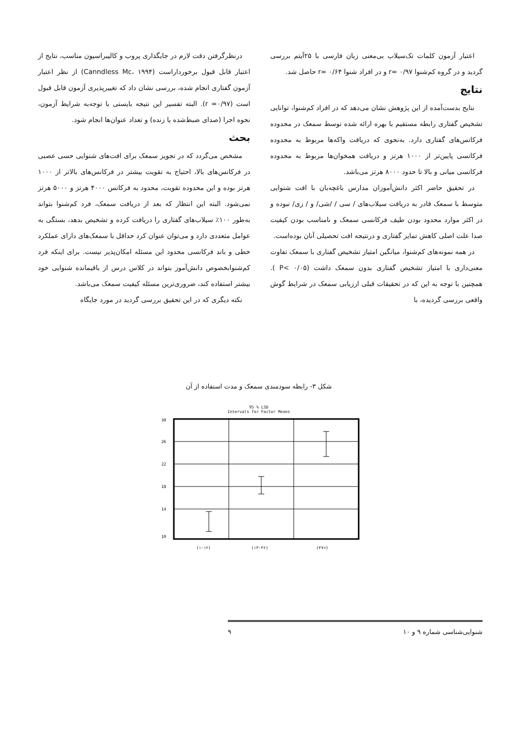اعتبار آزمون کلمات تک‌سیلاب بی‌معنی زبان فارسی با ۲۵آیتم بررسی گردید و در گروه کم‌شنوا r= ۰/۹۷ و در افراد شنوا r= ۰/۶۴ حاصل شد.
نتایج
نتایج بدست‌آمده از این پژوهش نشان می‌دهد که در افراد کم‌شنوا، توانایی تشخیص گفتاری رابطه مستقیم با بهره ارائه شده توسط سمعک در محدوده فرکانس‌های گفتاری دارد. به‌نحوی که دریافت واکه‌ها مربوط به محدوده فرکانسی پایین‌تر از ۱۰۰۰ هرتز و دریافت همخوان‌ها مربوط به محدوده فرکانسی میانی و بالا تا حدود ۸۰۰۰ هرتز می‌باشد.
در تحقیق حاضر اکثر دانش‌آموزان مدارس باغچه‌بان با افت شنوایی متوسط با سمعک قادر به دریافت سیلاب‌های / سی / /شی/ و / زی/ نبوده و در اکثر موارد محدود بودن طیف فرکانسی سمعک و نامناسب بودن کیفیت صدا علت اصلی کاهش تمایز گفتاری و درنتیجه افت تحصیلی آنان بوده‌است.
در همه نمونه‌های کم‌شنوا، میانگین امتیاز تشخیص گفتاری با سمعک تفاوت معنی‌داری با امتیاز تشخیص گفتاری بدون سمعک داشت (P< ۰/۰۵ ). همچنین با توجه به این که در تحقیقات قبلی ارزیابی سمعک در شرایط گوش واقعی بررسی گردیده، با
درنظرگرفتن دقت لازم در جایگذاری پروب و کالیبراسیون مناسب، نتایج از اعتبار قابل قبول برخورداراست (Canndless Mc، ۱۹۹۴) از نظر اعتبار آزمون گفتاری انجام شده، بررسی نشان داد که تغییرپذیری آزمون قابل قبول است (r =۰/۹۷). البته تفسیر این نتیجه بایستی با توجه‌به شرایط آزمون، نحوه اجرا (صدای ضبط‌شده یا زنده) و تعداد عنوان‌ها انجام شود.
بحث
مشخص می‌گردد که در تجویز سمعک برای افت‌های شنوایی حسی عصبی در فرکانس‌های بالا، احتیاج به تقویت بیشتر در فرکانس‌های بالاتر از ۱۰۰۰ هرتز بوده و این محدوده تقویت، محدود به فرکانس ۴۰۰۰ هرتز و ۵۰۰۰ هرتز نمی‌شود. البته این انتظار که بعد از دریافت سمعک، فرد کم‌شنوا بتواند به‌طور ۱۰۰٪ سیلاب‌های گفتاری را دریافت کرده و تشخیص بدهد، بستگی به عوامل متعددی دارد و می‌توان عنوان کرد حداقل با سمعک‌های دارای عملکرد خطی و باند فرکانسی محدود این مسئله امکان‌پذیر نیست. برای اینکه فرد کم‌شنوابخصوص دانش‌آموز بتواند در کلاس درس از باقیمانده شنوایی خود بیشتر استفاده کند، ضروری‌ترین مسئله کیفیت سمعک می‌باشد.
نکته دیگری که در این تحقیق بررسی گردید در مورد جایگاه
شکل ۳- رابطه سودمندی سمعک و مدت استفاده از آن
95 % LSD
Intervals for Factor Means
30
26
22
18
14
10
(۱-۱۲)
(۱۳-۳۶)
(۳۷<)
شنوایی‌شناسی شماره ۹ و ۱۰ ۹